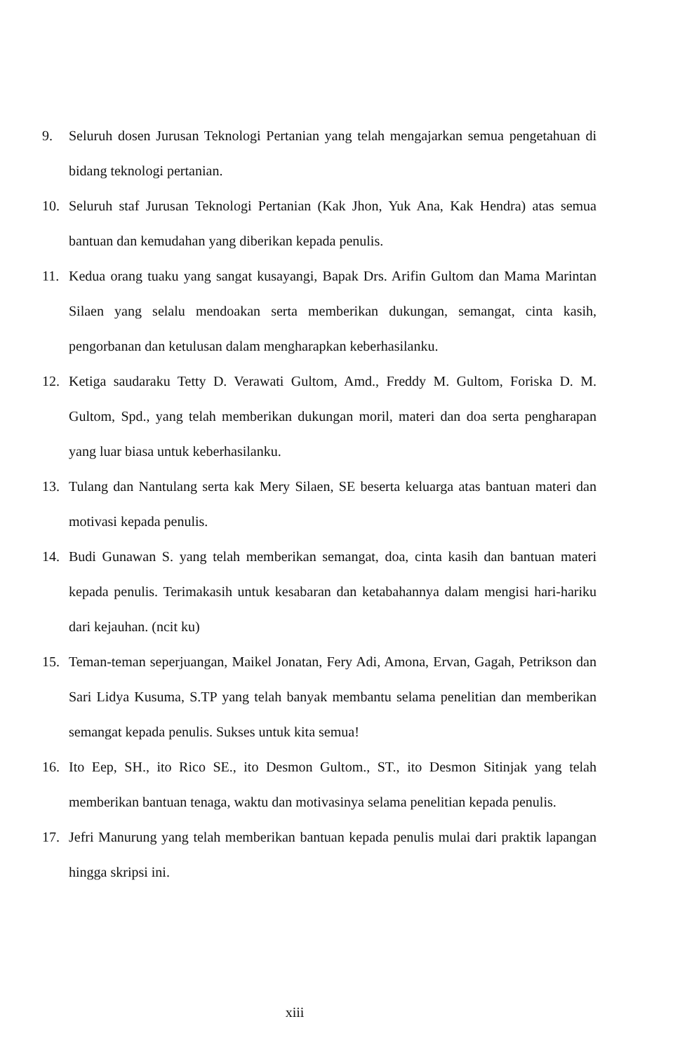9. Seluruh dosen Jurusan Teknologi Pertanian yang telah mengajarkan semua pengetahuan di bidang teknologi pertanian.
10. Seluruh staf Jurusan Teknologi Pertanian (Kak Jhon, Yuk Ana, Kak Hendra) atas semua bantuan dan kemudahan yang diberikan kepada penulis.
11. Kedua orang tuaku yang sangat kusayangi, Bapak Drs. Arifin Gultom dan Mama Marintan Silaen yang selalu mendoakan serta memberikan dukungan, semangat, cinta kasih, pengorbanan dan ketulusan dalam mengharapkan keberhasilanku.
12. Ketiga saudaraku Tetty D. Verawati Gultom, Amd., Freddy M. Gultom, Foriska D. M. Gultom, Spd., yang telah memberikan dukungan moril, materi dan doa serta pengharapan yang luar biasa untuk keberhasilanku.
13. Tulang dan Nantulang serta kak Mery Silaen, SE beserta keluarga atas bantuan materi dan motivasi kepada penulis.
14. Budi Gunawan S. yang telah memberikan semangat, doa, cinta kasih dan bantuan materi kepada penulis. Terimakasih untuk kesabaran dan ketabahannya dalam mengisi hari-hariku dari kejauhan. (ncit ku)
15. Teman-teman seperjuangan, Maikel Jonatan, Fery Adi, Amona, Ervan, Gagah, Petrikson dan Sari Lidya Kusuma, S.TP yang telah banyak membantu selama penelitian dan memberikan semangat kepada penulis. Sukses untuk kita semua!
16. Ito Eep, SH., ito Rico SE., ito Desmon Gultom., ST., ito Desmon Sitinjak yang telah memberikan bantuan tenaga, waktu dan motivasinya selama penelitian kepada penulis.
17. Jefri Manurung yang telah memberikan bantuan kepada penulis mulai dari praktik lapangan hingga skripsi ini.
xiii